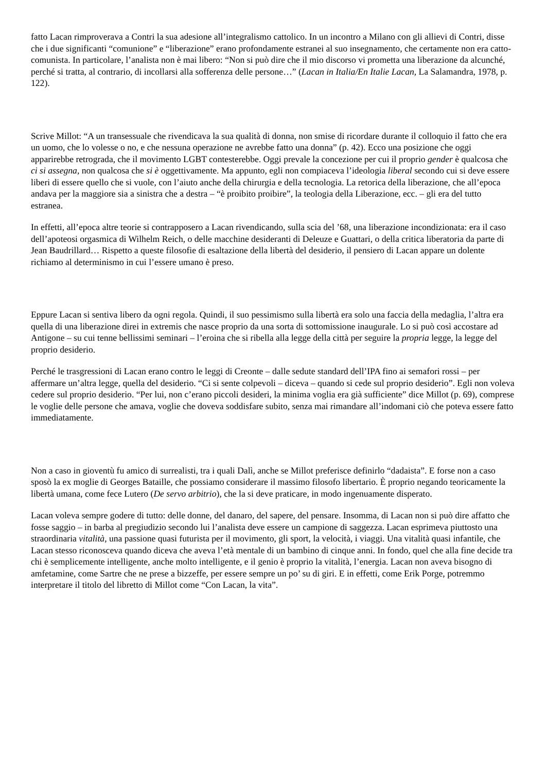fatto Lacan rimproverava a Contri la sua adesione all’integralismo cattolico. In un incontro a Milano con gli allievi di Contri, disse che i due significanti “comunione” e “liberazione” erano profondamente estranei al suo insegnamento, che certamente non era catto-comunista. In particolare, l’analista non è mai libero: “Non si può dire che il mio discorso vi prometta una liberazione da alcunché, perché si tratta, al contrario, di incollarsi alla sofferenza delle persone…” (Lacan in Italia/En Italie Lacan, La Salamandra, 1978, p. 122).
Scrive Millot: “A un transessuale che rivendicava la sua qualità di donna, non smise di ricordare durante il colloquio il fatto che era un uomo, che lo volesse o no, e che nessuna operazione ne avrebbe fatto una donna” (p. 42). Ecco una posizione che oggi apparirebbe retrograda, che il movimento LGBT contesterebbe. Oggi prevale la concezione per cui il proprio gender è qualcosa che ci si assegna, non qualcosa che si è oggettivamente. Ma appunto, egli non compiaceva l’ideologia liberal secondo cui si deve essere liberi di essere quello che si vuole, con l’aiuto anche della chirurgia e della tecnologia. La retorica della liberazione, che all’epoca andava per la maggiore sia a sinistra che a destra – “è proibito proibire”, la teologia della Liberazione, ecc. – gli era del tutto estranea.
In effetti, all’epoca altre teorie si contrapposero a Lacan rivendicando, sulla scia del ’68, una liberazione incondizionata: era il caso dell’apoteosi orgasmica di Wilhelm Reich, o delle macchine desideranti di Deleuze e Guattari, o della critica liberatoria da parte di Jean Baudrillard… Rispetto a queste filosofie di esaltazione della libertà del desiderio, il pensiero di Lacan appare un dolente richiamo al determinismo in cui l’essere umano è preso.
Eppure Lacan si sentiva libero da ogni regola. Quindi, il suo pessimismo sulla libertà era solo una faccia della medaglia, l’altra era quella di una liberazione direi in extremis che nasce proprio da una sorta di sottomissione inaugurale. Lo si può così accostare ad Antigone – su cui tenne bellissimi seminari – l’eroina che si ribella alla legge della città per seguire la propria legge, la legge del proprio desiderio.
Perché le trasgressioni di Lacan erano contro le leggi di Creonte – dalle sedute standard dell’IPA fino ai semafori rossi – per affermare un’altra legge, quella del desiderio. “Ci si sente colpevoli – diceva – quando si cede sul proprio desiderio”. Egli non voleva cedere sul proprio desiderio. “Per lui, non c’erano piccoli desideri, la minima voglia era già sufficiente” dice Millot (p. 69), comprese le voglie delle persone che amava, voglie che doveva soddisfare subito, senza mai rimandare all’indomani ciò che poteva essere fatto immediatamente.
Non a caso in gioventù fu amico di surrealisti, tra i quali Dalì, anche se Millot preferisce definirlo “dadaista”. E forse non a caso sposò la ex moglie di Georges Bataille, che possiamo considerare il massimo filosofo libertario. È proprio negando teoricamente la libertà umana, come fece Lutero (De servo arbitrio), che la si deve praticare, in modo ingenuamente disperato.
Lacan voleva sempre godere di tutto: delle donne, del danaro, del sapere, del pensare. Insomma, di Lacan non si può dire affatto che fosse saggio – in barba al pregiudizio secondo lui l’analista deve essere un campione di saggezza. Lacan esprimeva piuttosto una straordinaria vitalità, una passione quasi futurista per il movimento, gli sport, la velocità, i viaggi. Una vitalità quasi infantile, che Lacan stesso riconosceva quando diceva che aveva l’età mentale di un bambino di cinque anni. In fondo, quel che alla fine decide tra chi è semplicemente intelligente, anche molto intelligente, e il genio è proprio la vitalità, l’energia. Lacan non aveva bisogno di amfetamine, come Sartre che ne prese a bizzeffe, per essere sempre un po’ su di giri. E in effetti, come Erik Porge, potremmo interpretare il titolo del libretto di Millot come “Con Lacan, la vita”.